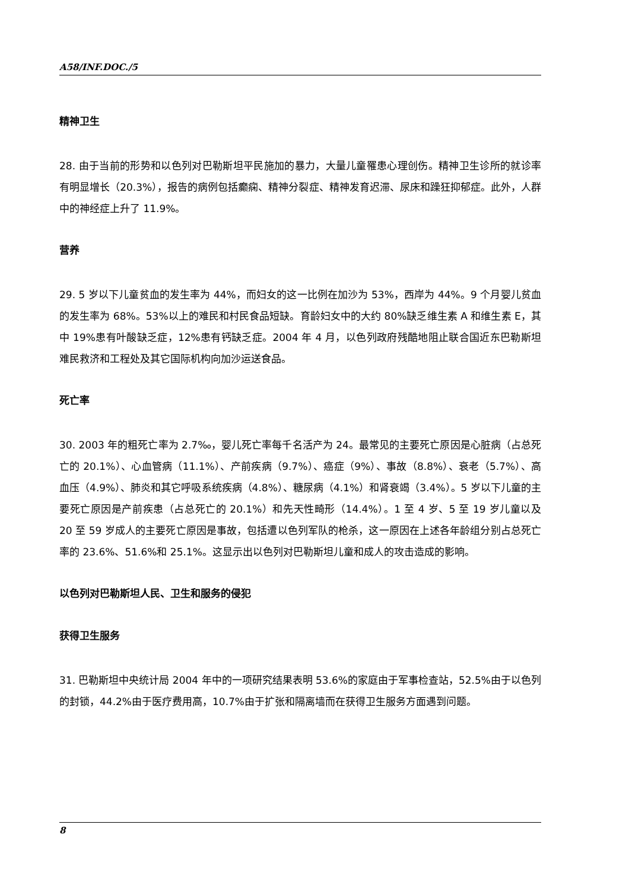A58/INF.DOC./5
精神卫生
28. 由于当前的形势和以色列对巴勒斯坦平民施加的暴力，大量儿童罹患心理创伤。精神卫生诊所的就诊率有明显增长（20.3%），报告的病例包括癫痫、精神分裂症、精神发育迟滞、尿床和躁狂抑郁症。此外，人群中的神经症上升了 11.9%。
营养
29. 5 岁以下儿童贫血的发生率为 44%，而妇女的这一比例在加沙为 53%，西岸为 44%。9 个月婴儿贫血的发生率为 68%。53%以上的难民和村民食品短缺。育龄妇女中的大约 80%缺乏维生素 A 和维生素 E，其中 19%患有叶酸缺乏症，12%患有钙缺乏症。2004 年 4 月，以色列政府残酷地阻止联合国近东巴勒斯坦难民救济和工程处及其它国际机构向加沙运送食品。
死亡率
30. 2003 年的粗死亡率为 2.7‰，婴儿死亡率每千名活产为 24。最常见的主要死亡原因是心脏病（占总死亡的 20.1%）、心血管病（11.1%）、产前疾病（9.7%）、癌症（9%）、事故（8.8%）、衰老（5.7%）、高血压（4.9%）、肺炎和其它呼吸系统疾病（4.8%）、糖尿病（4.1%）和肾衰竭（3.4%）。5 岁以下儿童的主要死亡原因是产前疾患（占总死亡的 20.1%）和先天性畸形（14.4%）。1 至 4 岁、5 至 19 岁儿童以及 20 至 59 岁成人的主要死亡原因是事故，包括遭以色列军队的枪杀，这一原因在上述各年龄组分别占总死亡率的 23.6%、51.6%和 25.1%。这显示出以色列对巴勒斯坦儿童和成人的攻击造成的影响。
以色列对巴勒斯坦人民、卫生和服务的侵犯
获得卫生服务
31. 巴勒斯坦中央统计局 2004 年中的一项研究结果表明 53.6%的家庭由于军事检查站，52.5%由于以色列的封锁，44.2%由于医疗费用高，10.7%由于扩张和隔离墙而在获得卫生服务方面遇到问题。
8